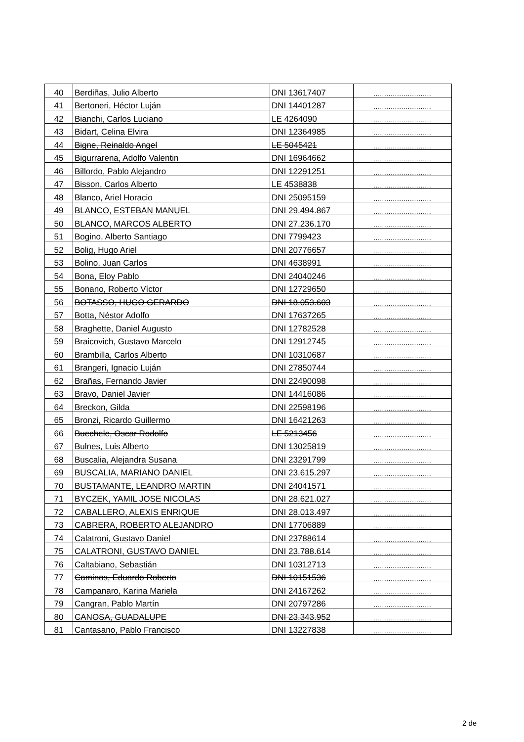| 40 | Berdiñas, Julio Alberto | DNI 13617407 | ........................... |
| 41 | Bertoneri, Héctor Luján | DNI 14401287 | ........................... |
| 42 | Bianchi, Carlos Luciano | LE 4264090 | ........................... |
| 43 | Bidart, Celina Elvira | DNI 12364985 | ........................... |
| 44 | Bigne, Reinaldo Angel | LE 5045421 | ........................... |
| 45 | Bigurrarena, Adolfo Valentin | DNI 16964662 | ........................... |
| 46 | Billordo, Pablo Alejandro | DNI 12291251 | ........................... |
| 47 | Bisson, Carlos Alberto | LE 4538838 | ........................... |
| 48 | Blanco, Ariel Horacio | DNI 25095159 | ........................... |
| 49 | BLANCO, ESTEBAN MANUEL | DNI 29.494.867 | ........................... |
| 50 | BLANCO, MARCOS ALBERTO | DNI 27.236.170 | ........................... |
| 51 | Bogino, Alberto Santiago | DNI 7799423 | ........................... |
| 52 | Bolig, Hugo Ariel | DNI 20776657 | ........................... |
| 53 | Bolino, Juan Carlos | DNI 4638991 | ........................... |
| 54 | Bona, Eloy Pablo | DNI 24040246 | ........................... |
| 55 | Bonano, Roberto Víctor | DNI 12729650 | ........................... |
| 56 | BOTASSO, HUGO GERARDO | DNI 18.053.603 | ........................... |
| 57 | Botta, Néstor Adolfo | DNI 17637265 | ........................... |
| 58 | Braghette, Daniel Augusto | DNI 12782528 | ........................... |
| 59 | Braicovich, Gustavo Marcelo | DNI 12912745 | ........................... |
| 60 | Brambilla, Carlos Alberto | DNI 10310687 | ........................... |
| 61 | Brangeri, Ignacio Luján | DNI 27850744 | ........................... |
| 62 | Brañas, Fernando Javier | DNI 22490098 | ........................... |
| 63 | Bravo, Daniel Javier | DNI 14416086 | ........................... |
| 64 | Breckon, Gilda | DNI 22598196 | ........................... |
| 65 | Bronzi, Ricardo Guillermo | DNI 16421263 | ........................... |
| 66 | Buechele, Oscar Rodolfo | LE 5213456 | ........................... |
| 67 | Bulnes, Luis Alberto | DNI 13025819 | ........................... |
| 68 | Buscalia, Alejandra Susana | DNI 23291799 | ........................... |
| 69 | BUSCALIA, MARIANO DANIEL | DNI 23.615.297 | ........................... |
| 70 | BUSTAMANTE, LEANDRO MARTIN | DNI 24041571 | ........................... |
| 71 | BYCZEK, YAMIL JOSE NICOLAS | DNI 28.621.027 | ........................... |
| 72 | CABALLERO, ALEXIS ENRIQUE | DNI 28.013.497 | ........................... |
| 73 | CABRERA, ROBERTO ALEJANDRO | DNI 17706889 | ........................... |
| 74 | Calatroni, Gustavo Daniel | DNI 23788614 | ........................... |
| 75 | CALATRONI, GUSTAVO DANIEL | DNI 23.788.614 | ........................... |
| 76 | Caltabiano, Sebastián | DNI 10312713 | ........................... |
| 77 | Caminos, Eduardo Roberto | DNI 10151536 | ........................... |
| 78 | Campanaro, Karina Mariela | DNI 24167262 | ........................... |
| 79 | Cangran, Pablo Martín | DNI 20797286 | ........................... |
| 80 | CANOSA, GUADALUPE | DNI 23.343.952 | ........................... |
| 81 | Cantasano, Pablo Francisco | DNI 13227838 | ........................... |
2 de